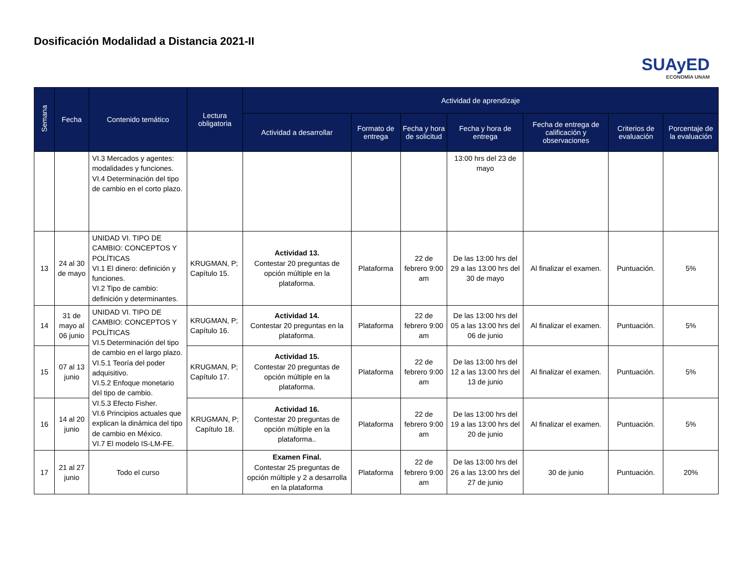Dosificación Modalidad a Distancia 2021-II
SUAyED
ECONOMÍA UNAM
| Semana | Fecha | Contenido temático | Lectura obligatoria | Actividad de aprendizaje | | | | | | |
| --- | --- | --- | --- | --- | --- | --- | --- | --- | --- | --- |
| | | | | Actividad a desarrollar | Formato de entrega | Fecha y hora de solicitud | Fecha y hora de entrega | Fecha de entrega de calificación y observaciones | Criterios de evaluación | Porcentaje de la evaluación |
| | | VI.3 Mercados y agentes: modalidades y funciones. VI.4 Determinación del tipo de cambio en el corto plazo. | | | | | 13:00 hrs del 23 de mayo | | | |
| 13 | 24 al 30 de mayo | UNIDAD VI. TIPO DE CAMBIO: CONCEPTOS Y POLÍTICAS VI.1 El dinero: definición y funciones. VI.2 Tipo de cambio: definición y determinantes. | KRUGMAN, P; Capítulo 15. | Actividad 13. Contestar 20 preguntas de opción múltiple en la plataforma. | Plataforma | 22 de febrero 9:00 am | De las 13:00 hrs del 29 a las 13:00 hrs del 30 de mayo | Al finalizar el examen. | Puntuación. | 5% |
| 14 | 31 de mayo al 06 junio | UNIDAD VI. TIPO DE CAMBIO: CONCEPTOS Y POLÍTICAS VI.5 Determinación del tipo de cambio en el largo plazo. VI.5.1 Teoría del poder adquisitivo. VI.5.2 Enfoque monetario del tipo de cambio. VI.5.3 Efecto Fisher. VI.6 Principios actuales que explican la dinámica del tipo de cambio en México. VI.7 El modelo IS-LM-FE. | KRUGMAN, P; Capítulo 16. | Actividad 14. Contestar 20 preguntas en la plataforma. | Plataforma | 22 de febrero 9:00 am | De las 13:00 hrs del 05 a las 13:00 hrs del 06 de junio | Al finalizar el examen. | Puntuación. | 5% |
| 15 | 07 al 13 junio | | KRUGMAN, P; Capítulo 17. | Actividad 15. Contestar 20 preguntas de opción múltiple en la plataforma. | Plataforma | 22 de febrero 9:00 am | De las 13:00 hrs del 12 a las 13:00 hrs del 13 de junio | Al finalizar el examen. | Puntuación. | 5% |
| 16 | 14 al 20 junio | | KRUGMAN, P; Capítulo 18. | Actividad 16. Contestar 20 preguntas de opción múltiple en la plataforma.. | Plataforma | 22 de febrero 9:00 am | De las 13:00 hrs del 19 a las 13:00 hrs del 20 de junio | Al finalizar el examen. | Puntuación. | 5% |
| 17 | 21 al 27 junio | Todo el curso | | Examen Final. Contestar 25 preguntas de opción múltiple y 2 a desarrolla en la plataforma | Plataforma | 22 de febrero 9:00 am | De las 13:00 hrs del 26 a las 13:00 hrs del 27 de junio | 30 de junio | Puntuación. | 20% |